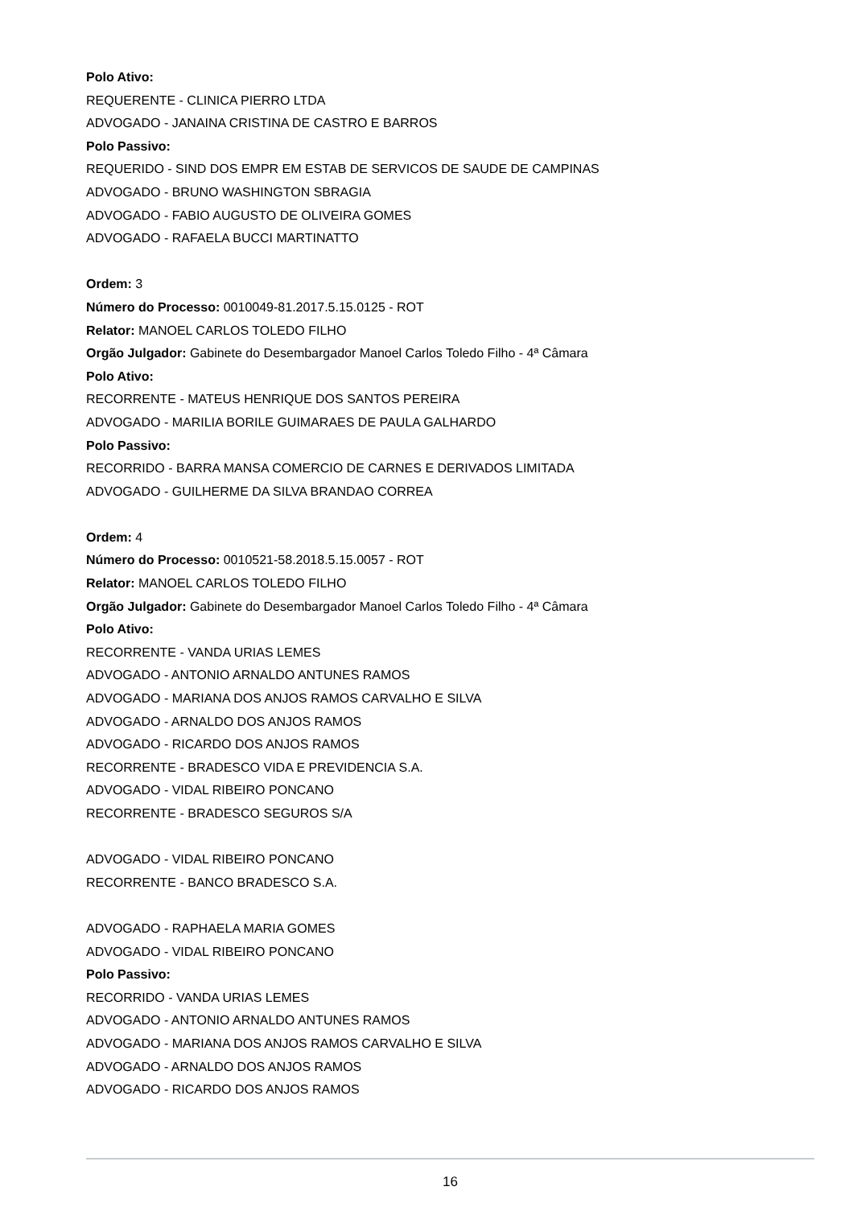Polo Ativo:
REQUERENTE - CLINICA PIERRO LTDA
ADVOGADO - JANAINA CRISTINA DE CASTRO E BARROS
Polo Passivo:
REQUERIDO - SIND DOS EMPR EM ESTAB DE SERVICOS DE SAUDE DE CAMPINAS
ADVOGADO - BRUNO WASHINGTON SBRAGIA
ADVOGADO - FABIO AUGUSTO DE OLIVEIRA GOMES
ADVOGADO - RAFAELA BUCCI MARTINATTO
Ordem: 3
Número do Processo: 0010049-81.2017.5.15.0125 - ROT
Relator: MANOEL CARLOS TOLEDO FILHO
Orgão Julgador: Gabinete do Desembargador Manoel Carlos Toledo Filho - 4ª Câmara
Polo Ativo:
RECORRENTE - MATEUS HENRIQUE DOS SANTOS PEREIRA
ADVOGADO - MARILIA BORILE GUIMARAES DE PAULA GALHARDO
Polo Passivo:
RECORRIDO - BARRA MANSA COMERCIO DE CARNES E DERIVADOS LIMITADA
ADVOGADO - GUILHERME DA SILVA BRANDAO CORREA
Ordem: 4
Número do Processo: 0010521-58.2018.5.15.0057 - ROT
Relator: MANOEL CARLOS TOLEDO FILHO
Orgão Julgador: Gabinete do Desembargador Manoel Carlos Toledo Filho - 4ª Câmara
Polo Ativo:
RECORRENTE - VANDA URIAS LEMES
ADVOGADO - ANTONIO ARNALDO ANTUNES RAMOS
ADVOGADO - MARIANA DOS ANJOS RAMOS CARVALHO E SILVA
ADVOGADO - ARNALDO DOS ANJOS RAMOS
ADVOGADO - RICARDO DOS ANJOS RAMOS
RECORRENTE - BRADESCO VIDA E PREVIDENCIA S.A.
ADVOGADO - VIDAL RIBEIRO PONCANO
RECORRENTE - BRADESCO SEGUROS S/A
ADVOGADO - VIDAL RIBEIRO PONCANO
RECORRENTE - BANCO BRADESCO S.A.
ADVOGADO - RAPHAELA MARIA GOMES
ADVOGADO - VIDAL RIBEIRO PONCANO
Polo Passivo:
RECORRIDO - VANDA URIAS LEMES
ADVOGADO - ANTONIO ARNALDO ANTUNES RAMOS
ADVOGADO - MARIANA DOS ANJOS RAMOS CARVALHO E SILVA
ADVOGADO - ARNALDO DOS ANJOS RAMOS
ADVOGADO - RICARDO DOS ANJOS RAMOS
16